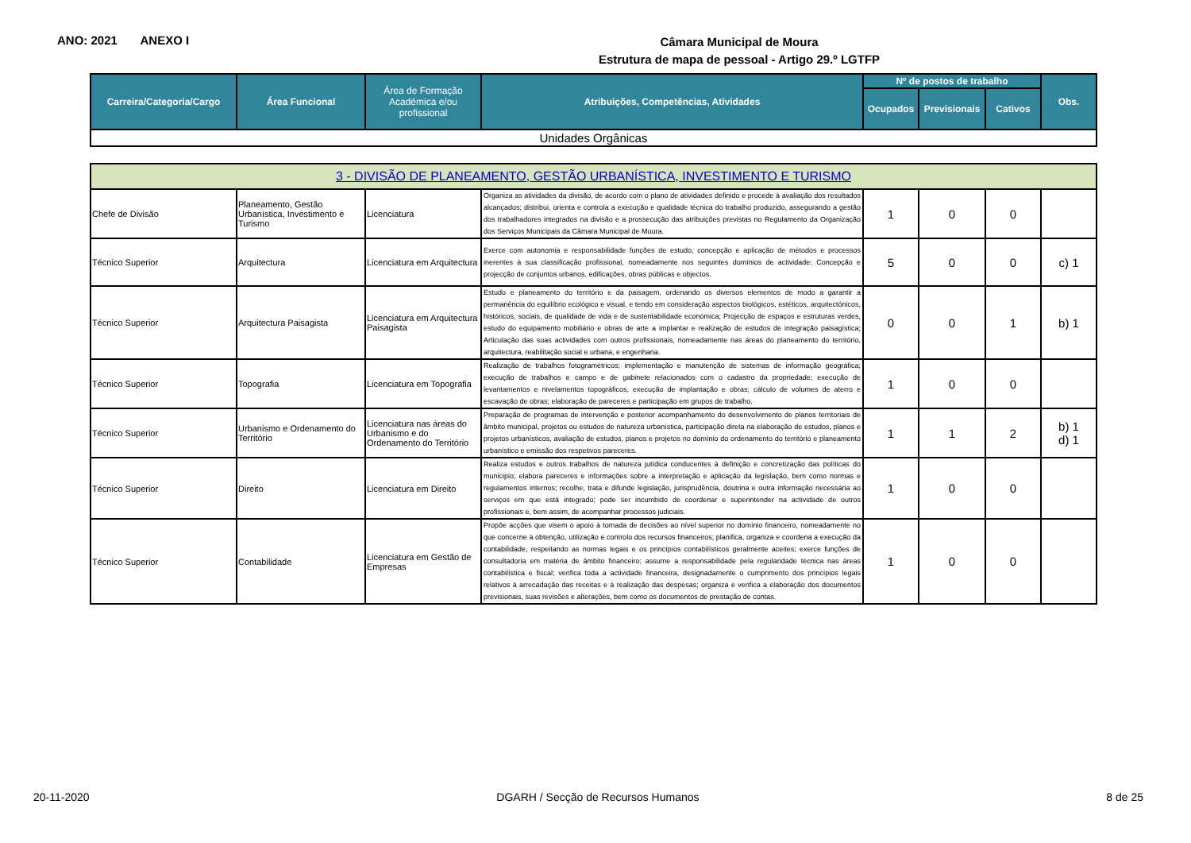ANO: 2021 ANEXO I
Câmara Municipal de Moura
Estrutura de mapa de pessoal - Artigo 29.º LGTFP
| Carreira/Categoria/Cargo | Área Funcional | Área de Formação Académica e/ou profissional | Atribuições, Competências, Atividades | Nº de postos de trabalho | | | Obs. |
| --- | --- | --- | --- | --- | --- | --- | --- |
| | | | | Ocupados | Previsionais | Cativos | |
| Unidades Orgânicas | | | | | | | |
| 3 - DIVISÃO DE PLANEAMENTO, GESTÃO URBANÍSTICA, INVESTIMENTO E TURISMO | | | | | | | |
| Chefe de Divisão | Planeamento, Gestão Urbanística, Investimento e Turismo | Licenciatura | Organiza as atividades da divisão, de acordo com o plano de atividades definido e procede à avaliação dos resultados alcançados; distribui, orienta e controla a execução e qualidade técnica do trabalho produzido, assegurando a gestão dos trabalhadores integrados na divisão e a prossecução das atribuições previstas no Regulamento da Organização dos Serviços Municipais da Câmara Municipal de Moura. | 1 | 0 | 0 | |
| Técnico Superior | Arquitectura | Licenciatura em Arquitectura | Exerce com autonomia e responsabilidade funções de estudo, concepção e aplicação de métodos e processos inerentes à sua classificação profissional, nomeadamente nos seguintes domínios de actividade: Concepção e projecção de conjuntos urbanos, edificações, obras públicas e objectos. | 5 | 0 | 0 | c) 1 |
| Técnico Superior | Arquitectura Paisagista | Licenciatura em Arquitectura Paisagista | Estudo e planeamento do território e da paisagem, ordenando os diversos elementos de modo a garantir a permanência do equilíbrio ecológico e visual, e tendo em consideração aspectos biológicos, estéticos, arquitectónicos, históricos, sociais, de qualidade de vida e de sustentabilidade económica; Projecção de espaços e estruturas verdes, estudo do equipamento mobiliário e obras de arte a implantar e realização de estudos de integração paisagística; Articulação das suas actividades com outros profissionais, nomeadamente nas áreas do planeamento do território, arquitectura, reabilitação social e urbana, e engenharia. | 0 | 0 | 1 | b) 1 |
| Técnico Superior | Topografia | Licenciatura em Topografia | Realização de trabalhos fotogramétricos; implementação e manutenção de sistemas de informação geográfica; execução de trabalhos e campo e de gabinete relacionados com o cadastro da propriedade; execução de levantamentos e nivelamentos topográficos, execução de implantação e obras; cálculo de volumes de aterro e escavação de obras; elaboração de pareceres e participação em grupos de trabalho. | 1 | 0 | 0 | |
| Técnico Superior | Urbanismo e Ordenamento do Território | Licenciatura nas áreas do Urbanismo e do Ordenamento do Território | Preparação de programas de intervenção e posterior acompanhamento do desenvolvimento de planos territoriais de âmbito municipal, projetos ou estudos de natureza urbanística, participação direta na elaboração de estudos, planos e projetos urbanísticos, avaliação de estudos, planos e projetos no domínio do ordenamento do território e planeamento urbanístico e emissão dos respetivos pareceres. | 1 | 1 | 2 | b) 1 d) 1 |
| Técnico Superior | Direito | Licenciatura em Direito | Realiza estudos e outros trabalhos de natureza jutídica conducentes à definição e concretização das políticas do municipio; elabora pareceres e informações sobre a interpretação e aplicação da legislação, bem como normas e regulamentos internos; recolhe, trata e difunde legislação, jurisprudência, doutrina e outra informação necessária ao serviços em que está integrado; pode ser incumbido de coordenar e superintender na actividade de outros profissionais e, bem assim, de acompanhar processos judiciais. | 1 | 0 | 0 | |
| Técnico Superior | Contabilidade | Licenciatura em Gestão de Empresas | Propõe acções que visem o apoio à tomada de decisões ao nível superior no domínio financeiro, nomeadamente no que concerne à obtenção, utilização e controlo dos recursos financeiros; planifica, organiza e coordena a execução da contabilidade, respeitando as normas legais e os princípios contabilísticos geralmente aceites; exerce funções de consultadoria em matéria de âmbito financeiro; assume a responsabilidade pela regularidade técnica nas áreas contabilística e fiscal; verifica toda a actividade financeira, designadamente o cumprimento dos princípios legais relativos à arrecadação das receitas e à realização das despesas; organiza e verifica a elaboração dos documentos previsionais, suas revisões e alterações, bem como os documentos de prestação de contas. | 1 | 0 | 0 | |
20-11-2020 DGARH / Secção de Recursos Humanos 8 de 25